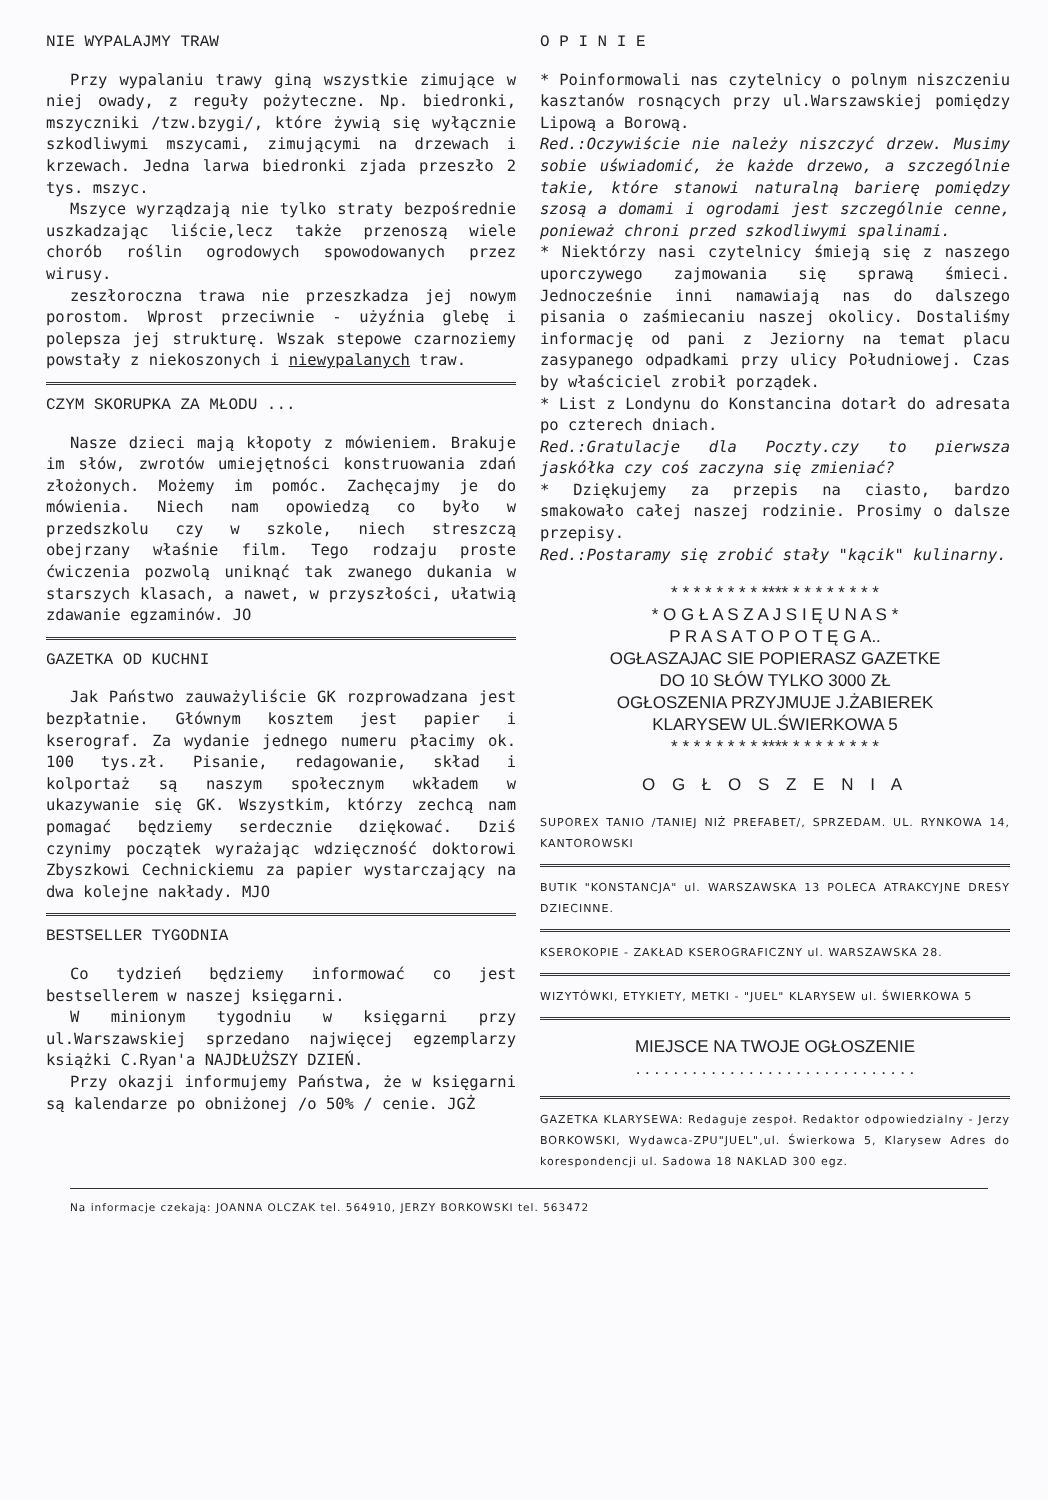NIE WYPALAJMY TRAW
Przy wypalaniu trawy giną wszystkie zimujące w niej owady, z reguły pożyteczne. Np. biedronki, mszyczniki /tzw.bzygi/, które żywią się wyłącznie szkodliwymi mszycami, zimującymi na drzewach i krzewach. Jedna larwa biedronki zjada przeszło 2 tys. mszyc.
Mszyce wyrządzają nie tylko straty bezpośrednie uszkadzając liście,lecz także przenoszą wiele chorób roślin ogrodowych spowodowanych przez wirusy.
zeszłoroczna trawa nie przeszkadza jej nowym porostom. Wprost przeciwnie - użyźnia glebę i polepsza jej strukturę. Wszak stepowe czarnoziemy powstały z niekoszonych i niewypalanych traw.
CZYM SKORUPKA ZA MŁODU ...
Nasze dzieci mają kłopoty z mówieniem. Brakuje im słów, zwrotów umiejętności konstruowania zdań złożonych. Możemy im pomóc. Zachęcajmy je do mówienia. Niech nam opowiedzą co było w przedszkolu czy w szkole, niech streszczą obejrzany właśnie film. Tego rodzaju proste ćwiczenia pozwolą uniknąć tak zwanego dukania w starszych klasach, a nawet, w przyszłości, ułatwią zdawanie egzaminów. JO
GAZETKA OD KUCHNI
Jak Państwo zauważyliście GK rozprowadzana jest bezpłatnie. Głównym kosztem jest papier i kserograf. Za wydanie jednego numeru płacimy ok. 100 tys.zł. Pisanie, redagowanie, skład i kolportaż są naszym społecznym wkładem w ukazywanie się GK. Wszystkim, którzy zechcą nam pomagać będziemy serdecznie dziękować. Dziś czynimy początek wyrażając wdzięczność doktorowi Zbyszkowi Cechnickiemu za papier wystarczający na dwa kolejne nakłady. MJO
BESTSELLER TYGODNIA
Co tydzień będziemy informować co jest bestsellerem w naszej księgarni.
W minionym tygodniu w księgarni przy ul.Warszawskiej sprzedano najwięcej egzemplarzy książki C.Ryan'a NAJDŁUŻSZY DZIEŃ.
Przy okazji informujemy Państwa, że w księgarni są kalendarze po obniżonej /o 50% / cenie. JGŻ
O P I N I E
* Poinformowali nas czytelnicy o polnym niszczeniu kasztanów rosnących przy ul.Warszawskiej pomiędzy Lipową a Borową.
Red.:Oczywiście nie należy niszczyć drzew. Musimy sobie uświadomić, że każde drzewo, a szczególnie takie, które stanowi naturalną barierę pomiędzy szosą a domami i ogrodami jest szczególnie cenne, ponieważ chroni przed szkodliwymi spalinami.
* Niektórzy nasi czytelnicy śmieją się z naszego uporczywego zajmowania się sprawą śmieci. Jednocześnie inni namawiają nas do dalszego pisania o zaśmiecaniu naszej okolicy. Dostaliśmy informację od pani z Jeziorny na temat placu zasypanego odpadkami przy ulicy Południowej. Czas by właściciel zrobił porządek.
* List z Londynu do Konstancina dotarł do adresata po czterech dniach.
Red.:Gratulacje dla Poczty.czy to pierwsza jaskółka czy coś zaczyna się zmieniać?
* Dziękujemy za przepis na ciasto, bardzo smakowało całej naszej rodzinie. Prosimy o dalsze przepisy.
Red.:Postaramy się zrobić stały "kącik" kulinarny.
* * * * * * * * **** * * * * * * * *
* O G Ł A S Z A J S I Ę U N A S *
P R A S A T O P O T Ę G A..
OGŁASZAJAC SIE POPIERASZ GAZETKE
DO 10 SŁÓW TYLKO 3000 ZŁ
OGŁOSZENIA PRZYJMUJE J.ŻABIEREK
KLARYSEW UL.ŚWIERKOWA 5
* * * * * * * * **** * * * * * * * *
O G Ł O S Z E N I A
SUPOREX TANIO /TANIEJ NIŻ PREFABET/, SPRZEDAM. UL. RYNKOWA 14, KANTOROWSKI
BUTIK "KONSTANCJA" ul. WARSZAWSKA 13 POLECA ATRAKCYJNE DRESY DZIECINNE.
KSEROKOPIE - ZAKŁAD KSEROGRAFICZNY ul. WARSZAWSKA 28.
WIZYTÓWKI, ETYKIETY, METKI - "JUEL" KLARYSEW ul. ŚWIERKOWA 5
MIEJSCE NA TWOJE OGŁOSZENIE
. . . . . . . . . . . . . . . . . . . . . . . . . . . . . .
GAZETKA KLARYSEWA: Redaguje zespoł. Redaktor odpowiedzialny - Jerzy BORKOWSKI, Wydawca-ZPU"JUEL",ul. Świerkowa 5, Klarysew Adres do korespondencji ul. Sadowa 18 NAKLAD 300 egz.
Na informacje czekają: JOANNA OLCZAK tel. 564910, JERZY BORKOWSKI tel. 563472